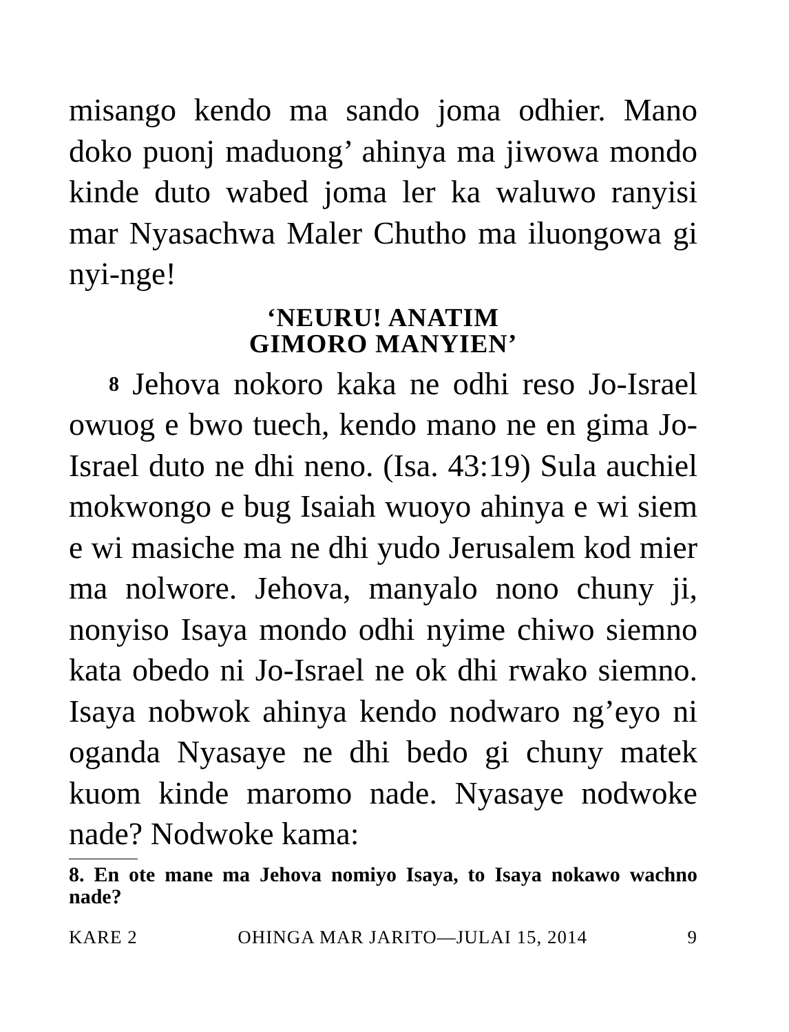misango kendo ma sando joma odhier. Mano doko puonj maduong’ ahinya ma jiwowa mondo kinde duto wabed joma ler ka waluwo ranyisi mar Nyasachwa Maler Chutho ma iluongowa gi nyi-nge!
‘NEURU! ANATIM
GIMORO MANYIEN’
8 Jehova nokoro kaka ne odhi reso Jo-Israel owuog e bwo tuech, kendo mano ne en gima Jo-Israel duto ne dhi neno. (Isa. 43:19) Sula auchiel mokwongo e bug Isaiah wuoyo ahinya e wi siem e wi masiche ma ne dhi yudo Jerusalem kod mier ma nolwore. Jehova, manyalo nono chuny ji, nonyiso Isaya mondo odhi nyime chiwo siemno kata obedo ni Jo-Israel ne ok dhi rwako siemno. Isaya nobwok ahinya kendo nodwaro ng’eyo ni oganda Nyasaye ne dhi bedo gi chuny matek kuom kinde maromo nade. Nyasaye nodwoke nade? Nodwoke kama:
8. En ote mane ma Jehova nomiyo Isaya, to Isaya nokawo wachno nade?
KARE 2 OHINGA MAR JARITO—JULAI 15, 2014 9